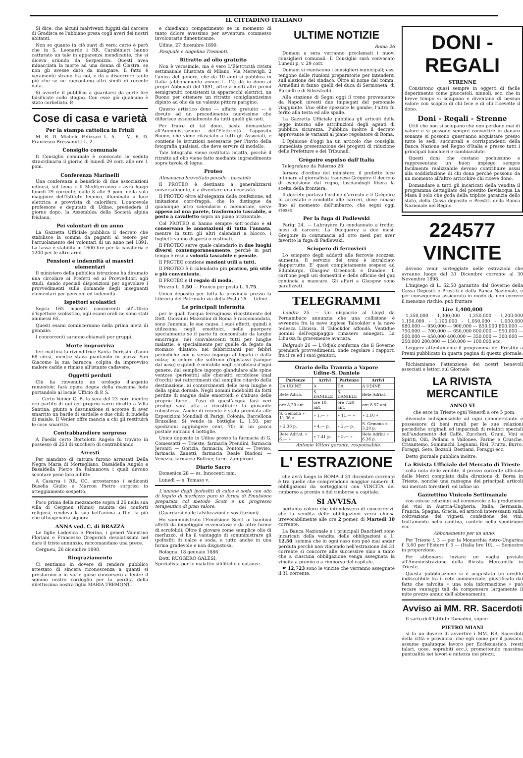IL CITTADINO ITALIANO
Si dice, che alcuni malviventi fuggiti dal carcere di Gradisca se l'abbiano presa cogli averi dei nostri abitanti.
Non so quanto in ciò siavi di vero: certo è però che in S. Leonardo i RR. Carabinieri hanno catturato un tale in apparenza mendicante, che si diceva oriundo da Serpenizza. Questi avea minacciata la morte ad una donna di Clastra, se non gli avesse dato da mangiare. Il fatto è veramente strano fra noi, e dà a discorrere tanto più che se ne raccontano altri simili di recente data.
Si avverte il pubblico a guardarsi da certe lire falsificate collo stagno. Con esse già qualcuno è stato corbellato. P.
Cose di casa e varietà
Per la stampa cattolica in Friuli
M. R. D. Michele Pelizzari L. 5. — M. R. D. Francesco Bressanutti L. 2.
Consiglio comunale
Il Consiglio comunale è convocato in seduta straordinaria il giorno di lunedì 29 corr. alle ore 1 pom.
Conferenza Marinelli
Una conferenza a beneficio di due associazioni udinesi, sul tema « Il Mediterraneo » avrà luogo lunedì 29 corrente, dalle 8 alle 9 pom. nella sala maggiore dell'Istituto tecnico, illuminata a luce elettrica e provvista di calorifero. L'onorevole professore e deputato di Udine, presiederà il giorno dopo, la Assemblea della Società alpina friulana.
Pei volontari di un anno
La Gazzetta Ufficiale pubblica il decreto che stabilisce la somma da pagarsi al tesoro per l'arruolamento dei volontari di un anno nel 1891. La tassa è stabilita in 1600 lire per la cavalleria e 1200 per le altre armi.
Pensioni e indennità ai maestri elementari
Il ministero della pubblica istruzione ha diramato una circolare ai Prefetti ed ai Provveditori agli studi, dando speciali disposizioni per agevolare i provvedimenti sulle domande degli insegnanti elementari per pensioni ed indennità.
Ispettori scolastici
Sopra 165 maestri concorrenti all'Ufficio d'ispettore scolastico, agli esami orali ne sono stati ammessi 65.
Questi esami cominceranno nella prima metà di gennaio.
I concorrenti saranno chiamati per gruppi.
Morte improvviva
Ieri mattina la rivenditrice Santa Durissini d'anni 68 circa, mentre stava piantando in piazza San Giacomo la sua baracca, colpita da improvviso malore cadde e rimase all'istante cadavere.
Oggetti perduti
Chi ha rinvenuto un orologio d'argento remontoir, farà opera degna della massima lode portandolo al locale Ufficio di P. S.
— Certo Venier G. B. la sera del 23 corr. mentre era partito di qui col proprio carro diretto a Villa Santina, giunto a destinazione si accorse di aver smarrito un barile di sardelle e due chili di budella di maiale. Il Venier offre mancia a chi gli restituirà le cose smarrite.
Contrabbandiere sorpreso
A Faedis certo Bortolotti Angelo fu trovato in possesso di 253 di zucchero di contrabbando.
Arresti
Per mandato di cattura furono arrestati Della Negra Maria di Mortegliano, Basaldella Angelo e Basaldella Pietro da Palmanova i quali devono scontare pene loro inflitte.
A Casarsa i RR. CC. arrestarono i sedicenti Busella Giulio e Marcon Pietro sorpresi in atteggiamento sospetto.
Poco prima della mezzanotte sopra il 26 nella sua villa di Cergneu (Nimis) munita dei conforti religiosi, rendeva la sua bell'anima a Dio, la più che ottuagenaria signora
ANNA ved. C. di BRAZZÀ
Le figlie Lodovica e Pierina, i generi Valentino Floriani e Francesco Gregorich desolatissimi nel dare il triste annunzio, raccomandano una prece.
Cergneu, 26 dicembre 1890.
Ringraziamento
Ci sentiamo in dovere di rendere pubblico attestato di sincera riconoscenza a quanti si prestarono o in varie guise concorsero a lenire il sommo nostro cordoglio per la perdita della dilettissima nostra figlia MARIA TREMONTI
e chiediamo compatimento se in momento di tanto dolore avessimo per avventura commesso involontarie dimenticanze.
Udine, 27 dicembre 1890.
Pasquale e Angelina Tremonti.
Ritratto ad olio gratuito
Non è verosimile, ma è vero L'Elettricità rivista settimanale illustrata di Milano, Via Meravigli, 2 l'unica del genere, che da 10 anni si pubblica in Italia (abbonamento annuo L. 12) dà in dono ai propri Abbonati del 1891, oltre a molti altri premi semigratuiti consistenti in apparecchi elettrici, un Buono per ottenere un ritratto somigliantissimo dipinto ad olio da un valente pittore parigino.
Questo artistico dono — affatto gratuito — è dovuto ad un procedimento nuovissimo che differisce essenzialmente da tutti quelli già noti.
Per fruire di tal dono, basta domandare all'Amministrazione dell'Elettricità l'apposito Buono, che viene rilasciato a tutti gli Associati, e contiene le istruzioni necessarie per l'invio della fotografia qualsiasi, che deve servire di modello.
Tale fotografia viene restituita intatta, perchè il ritratto ad olio viene fatto mediante ingrandimento sopra tavola di legno.
Proteo
Almanacco brevettato pensile - tascabile
Il PROTEO è destinato a generalizzarsi universalmente, e a diventare una necessità.
Il PROTEO oltre all'eleganza della confezione, ad imitazione corr-frappà, che lo distingue da qualunque altro calendario o memoriale, serve appeso ad una parete, trasformato tascabile, o posto a cavalletto sopra un piano orizzontale.
Col PROTEO si hanno sempre sott'occhio e si conservano le annotazioni di tutta l'annata, mentre in tutti gli altri calendari a blocco, i foglietti vanno dispersi o cestinati.
Il PROTEO serve quale calendario in due luoghi diversi contemporaneamente, perchè in pari tempo è reso a volontà tascabile e pensile.
Il PROTEO contiene mozioni utili a tutti.
Il PROTEO è il calendario più pratico, più utile e più conveniente.
Il PROTEO è il regalo di moda.
Prezzo L. 1.50 — Franco per posta L. 1.75.
Unico deposito per tutta la provincia presso la Libreria del Patronato via della Posta 16 — Udine.
Le principali infermità
per le quali l'acqua ferruginosa ricostituente del Dott. Giovanni Mazzolini di Roma è raccomandata, sono l'anemia, le sue cause, i suoi effetti; quindi è utilissima negli emottoici, nelle puerpere specialmente se il parto fu concomitato da larghe emorragie, nei convalescenti tutti per lunghe malattie, e specialmente per quelle da fegato da stomaco dilatato; nei febbricitanti per febbri periodiche con o senza ingorgo al fegato e dalla milza; in coloro che soffrono d'epistassi (sangue dal naso) e quindi è mirabile negli scrofolosi d'ogni genere, dal semplice ingorgo glandulare alle spine ventose (periostiti) alle cheratiti scrofolose (mal d'occhi) nei ratorcimenti dal semplice ritardo della destinazione, ai contorcimenti delle ossa lunghe e della spina dorsale. Negli uomini indeboliti da forti perdite di sangue dalle emorroidi o d'abuso delle proprie forze... l'uso di quest'acqua farà veri prodigi sarà atta a ricostituire la giovanile robustezza. Anche di recente è stata premiata alle Esposizioni Mondiali di Parigi, Colonia, Barcellona Bruxelles. Si vende in bottiglie L. 1.50, per spedizioni aggiungere cent. 70: in un pacco postale entrano 4 bottiglie.
Unico deposito in Udine presso la farmacia di G. Comessatti — Trieste, farmacia Prendini, farmacia Jeroniti — Gorizia, farmacia, Pontoni — Treviso, farmacia Zanetti, farmacia Reale Bindoni — Venezia, farmacia Böttner, farm. Zampironi.
Diario Sacro
Domenica 28 — ss. Innocenti mm.
Lunedì — s. Tomaso v.
L'unione degli ipofosfiti di calce e soda con olio di fegato di merluzzo puro in forma di Emulsione preparata col metodo Scott è un progresso terapeutico di gran valore.
(Guardarsi dalle falsificazioni e sostituzioni).
Ho somministrato l'Emulsione Scott ai bambini affetti da impetiggini eczematose e da altre forme di scrofolidi. Oltre il giovare come semplice olio di merluzzo, si ha il vantaggio di somministrare gli ipofosfiti di calce e soda, e tutto anche in una forma gradevole e non disgustosa.
Bologna, 18 gennaio 1886.
Dott. RUGGERO GALESI,
Specialista per le malattie sifilitiche e cutanee.
ULTIME NOTIZIE
Roma 26
Domani a sera verranno proclamati i nuovi consiglieri comunali. Il Consiglio sarà convocato Lunedì p. v. 29 corr.
Domani si riuniscono i consiglieri municipali; essi tengono delle riunioni preparatorie per intendersi sull'elezione del sindaco. Oltre al nome del comm. Armellini si fanno quelli del duca di Sermoneta, di Barcelli e di Silvestrelli.
Alla stazione di Segni oggi il treno proveniente da Napoli investì due impiegati del personale viaggiante. Uno ebbe spezzate le gambe, l'altro fu ferito alla testa ed alle spalle.
La Gazzetta Ufficiale pubblica gli articoli della legge intorno alle attribuzioni degli agenti di pubblica sicurezza. Pubblica inoltre il decreto approvante le varianti al piano regolatore di Roma.
L'Opinione d'oggi ha un articolo che consiglia immediata presentazione dei progetti di riduzione delle Prefetture e dei Tribunali.
Grègoire espulso dall'Italia
Telegrafano da Palermo 26:
Iersera d'ordine del ministero, il prefetto fece intimare al giornalista francese Grègoire il decreto di espulsione dal regno, lasciandogli libera la scelta della frontiera.
Il decreto portava l'ordine d'arresto e il Grègoire fu arrestato e condotto alle carceri, dove rimase fino al momento dell'imbarco, che seguì oggi stesso.
Per la fuga di Padlewski
Parigi 24. — Labruyère fu condannato a tredici mesi di carcere. La Ducquercy a due mesi. Gregoire in contumacia ad otto mesi per aver favorito la fuga di Padlewski.
Sciopero di ferrovieri
Lo sciopero degli addetti alle ferrovie scozzesi aumenta. Il servizio dei treni è intralciato dappertutto. E' quasi completamente sospeso ad Edimburgo, Glasgow Greenoch e Dundee. Il carbone pegli usi domestici e delle officine del gaz comincia a mancare. Gli affari a Glasgow sono paralizzati.
TELEGRAMMI
Londra 25 — Un dispaccio al Lloyd da Pernambuco annunzia che una collisione è avvenuta fra la nave inglese Talookdor e la nave tedesca Libussa. Il Talookdor affondò. Ventidue uomini dell'equipaggio rimasero annegati. La Libussa fu gravemente avariata.
Belgrado 26 — L'Odjek conferma che il Governo prenderà provvedimenti, onde regolare i rapporti fra il re ed i suoi genitori.
Orario della Tramvia a Vapore
Udine-S. Daniele
| Partenze | Arrivi | Partenze | Arrivi |
| --- | --- | --- | --- |
| DA UDINE | A | DA | A UDINE |
| Rete Adria. | S. DANIELE | S. DANIELE | Rete Adriat. |
| ore 8,20 ant. | ore 10, ant. | ore 7,20 ant. | ore 8.57 ant. |
| S. Gemona » 11,36 » | » 1.— » | » 11.— » | » 1.10 » |
| » 2.36 p. | » 4.— p. | » 2.— p. | S. Gemona » 3.20 p. |
| Rete Adriat. » 6.— » | » 7.41 p. | » 5.— » | Rete Adriat » 6.36 p. |
Antonio Vittori gerente, responsabile.
L' ESTRAZIONE
che avrà luogo in ROMA il 31 dicembre corrente è tra quelle che comprendono maggior numero di obbligazioni da sorteggiarsi con VINCITA del rimborso a premio o del rimborso a capitale.
SI AVVISA
pertanto coloro che intendessero di concorrervi, che la vendita delle obbligazioni verrà chiusa irrevocabilmente alle ore 2 pomer. di Martedì 30 corrente.
La Banca Nazionale e i principali Banchieri sono incaricati della vendita delle obbligazioni a L. 12,50, somma che in ogni caso non può mai andar perduta perchè non vincendo nell'estrazione del 31 corrente si concorre alle successive sino a tanto che a ciascuna obbligazione venga assegnata la vincita a premio o a rimborso del capitale.
☛ 12,723 sono le vincite che verranno assegnate il 31 corrente.
DONI - REGALI
STRENNE
Consistono quasi sempre in oggetti di facile deperimento come giuocatoli, ninnoli, ecc. che in breve tempo si sciupano e diventano di nessun valore con scapito di chi fece e di chi ricevette il dono.
Doni - Regali - Strenne
Utili che non si sciupano che non perdono mai di valore e si possono sempre convertire in danaro sonante si possono quest'anno acquistare presso tutte le sedi, succursali e corrispondenti della Banca Nazione nel Regno d'Italia e presso tutti i principali banchieri e cambiavalute.
Questi doni che costano pochissimo e rappresentano un buon impiego sempre facilmente realizzabile devono contribuire assai alla soddisfazione di chi dona perchè possono da un momento all'altro arricchire chi riceve dono.
Domandare a tutti gli incaricati della vendita il programma dettagliato del prestito Bevilacqua La Masa il solo che goda della triplice garanzia dello stato, della Cassa deposito e Prestiti della Banca Nazionale nel Regno.
224577 VINCITE
devono venir sorteggiate nelle estrazioni che avranno luogo dal 31 Dicembre corrente al 30 Novembre 1898.
L'impiego di L. 62.50 garantito dal Governo della Cassa Depositi e Prestiti e dalla Banca Nazionale, e per conseguenza assicurato in modo da non correre il menomo rischio, può fruttare
Lire 1,400,000
1,350,000 - 1,300,000 - 1,250,000 - 1,200,000 1,150,000 - 1,100,000 - 1,050,000 - 1,000,000 980,000 — 950,000 — 900,000 — 850,000 800,000 — 750,000 — 700,000 — 650,000 600,000 — 550,000 — 500,000 — 450,000 400,000 — 350,000 — 300,000 — 250,000 200,000 — 150,000 — 100,000 ecc.
Leggere attentamente il programma del Prestito a Premi pubblicato in quarta pagina di questo giornale.
Richiamiamo l'attenzione dei nostri benevoli associati e lettori sul Giornale
LA RIVISTA MERCANTILE
ANNO VI
che esce in Trieste ogni Venerdì a ore 5 pom.
divenuto indispensabile ad ogni commerciante e possessore di beni rurali per le sue relazioni periodiche originali ed imparziali di relatori speciali sull'andamento dei Caffè, Zuccheri, Grani, Vini e Spiriti, Olii, Pellami e Vallonee, Farine e Crusche, Crisantemo, Sommachi, Legnami, Risi, Frutta, Burro, Foraggi, Seto, Bozzoli, Bestiami, Foraggi ecc.
Detto giornale pubblica inoltre:
La Rivista Ufficiale del Mercato di Trieste
colla nota delle vendite, il prezzo corrente ufficiale delle Merci compilato dalla direzione di Borsa in Trieste, nonchè una rassegna dei principali articoli sui mercati forestieri, ed infine un
Gazzettino Vinicolo Settimanale
con estese relazioni sul commercio e la produzione dei vini in Austria-Ungheria, Italia, Germania, Francia, Spagna, Grecia, ed articoli interessanti sulla coltivazione dei vigneti, confezione dei vini, trattamento nella cantina, cantele nella spedizione ecc.
Abbonamento per un anno:
Per Trieste f. 3 — per la Monarchia Astro-Ungarica f. 3,60 per l'Estero f. 5 — (Italia lire 10). — Semestre in proporzione.
Per abbonarsi inviare un vaglia postale all'Amministrazione della Rivista Mercantile in Trieste.
Questa pubblicazione si è acquistato un credito indiscutibile fra il ceto commerciale, giustificato dal fatto che talvolta « una sola informazione » può recare vantaggi tali da compensare largamente il mite prezzo annuo dell'abbonamento.
Avviso ai MM. RR. Sacerdoti
Il sarto dell'Istituto Tomadini, signor
PIETRO MIANI
si fa un dovere di avvertire i MM. RR. Sacerdoti della città e provincia, che egli come per il passato, assume qualunque lavoro per Ecclesiastico, (vesti talari, uose, soprabiti ecc.), promettendo massima puntualità nei lavori e mitezza nei prezzi.